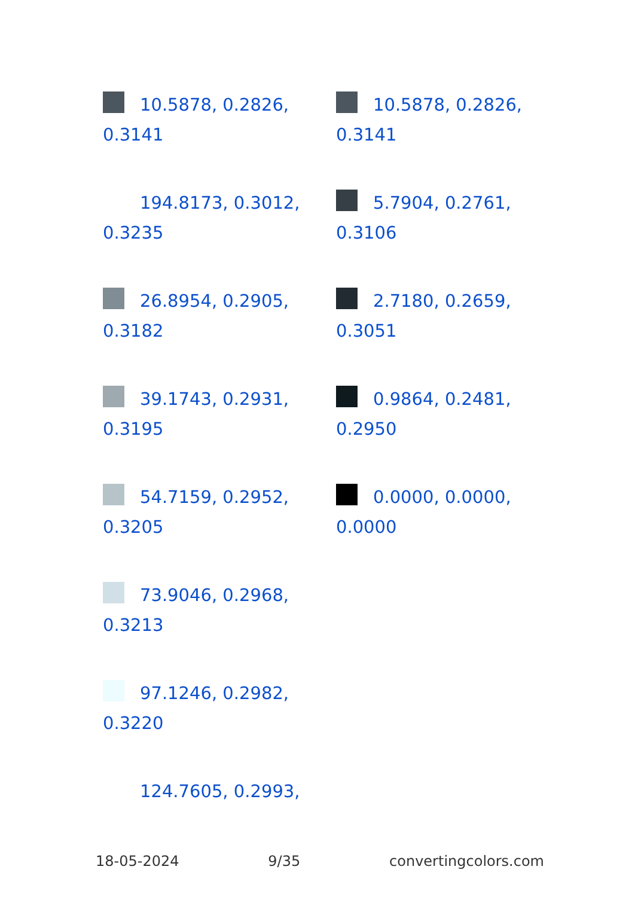10.5878, 0.2826, 0.3141
194.8173, 0.3012, 0.3235
26.8954, 0.2905, 0.3182
39.1743, 0.2931, 0.3195
54.7159, 0.2952, 0.3205
73.9046, 0.2968, 0.3213
97.1246, 0.2982, 0.3220
124.7605, 0.2993,
10.5878, 0.2826, 0.3141
5.7904, 0.2761, 0.3106
2.7180, 0.2659, 0.3051
0.9864, 0.2481, 0.2950
0.0000, 0.0000, 0.0000
18-05-2024 9/35 convertingcolors.com